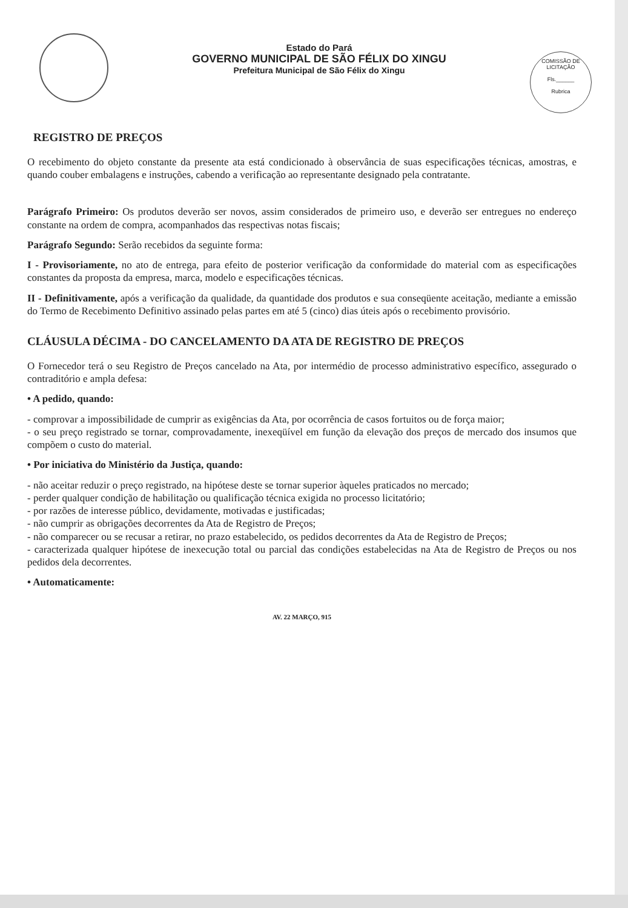Estado do Pará
GOVERNO MUNICIPAL DE SÃO FÉLIX DO XINGU
Prefeitura Municipal de São Félix do Xingu
COMISSÃO DE LICITAÇÃO
Fls.______
Rubrica
REGISTRO DE PREÇOS
O recebimento do objeto constante da presente ata está condicionado à observância de suas especificações técnicas, amostras, e quando couber embalagens e instruções, cabendo a verificação ao representante designado pela contratante.
Parágrafo Primeiro: Os produtos deverão ser novos, assim considerados de primeiro uso, e deverão ser entregues no endereço constante na ordem de compra, acompanhados das respectivas notas fiscais;
Parágrafo Segundo: Serão recebidos da seguinte forma:
I - Provisoriamente, no ato de entrega, para efeito de posterior verificação da conformidade do material com as especificações constantes da proposta da empresa, marca, modelo e especificações técnicas.
II - Definitivamente, após a verificação da qualidade, da quantidade dos produtos e sua conseqüente aceitação, mediante a emissão do Termo de Recebimento Definitivo assinado pelas partes em até 5 (cinco) dias úteis após o recebimento provisório.
CLÁUSULA DÉCIMA - DO CANCELAMENTO DA ATA DE REGISTRO DE PREÇOS
O Fornecedor terá o seu Registro de Preços cancelado na Ata, por intermédio de processo administrativo específico, assegurado o contraditório e ampla defesa:
• A pedido, quando:
- comprovar a impossibilidade de cumprir as exigências da Ata, por ocorrência de casos fortuitos ou de força maior;
- o seu preço registrado se tornar, comprovadamente, inexeqüível em função da elevação dos preços de mercado dos insumos que compõem o custo do material.
• Por iniciativa do Ministério da Justiça, quando:
- não aceitar reduzir o preço registrado, na hipótese deste se tornar superior àqueles praticados no mercado;
- perder qualquer condição de habilitação ou qualificação técnica exigida no processo licitatório;
- por razões de interesse público, devidamente, motivadas e justificadas;
- não cumprir as obrigações decorrentes da Ata de Registro de Preços;
- não comparecer ou se recusar a retirar, no prazo estabelecido, os pedidos decorrentes da Ata de Registro de Preços;
- caracterizada qualquer hipótese de inexecução total ou parcial das condições estabelecidas na Ata de Registro de Preços ou nos pedidos dela decorrentes.
• Automaticamente:
AV. 22 MARÇO, 915